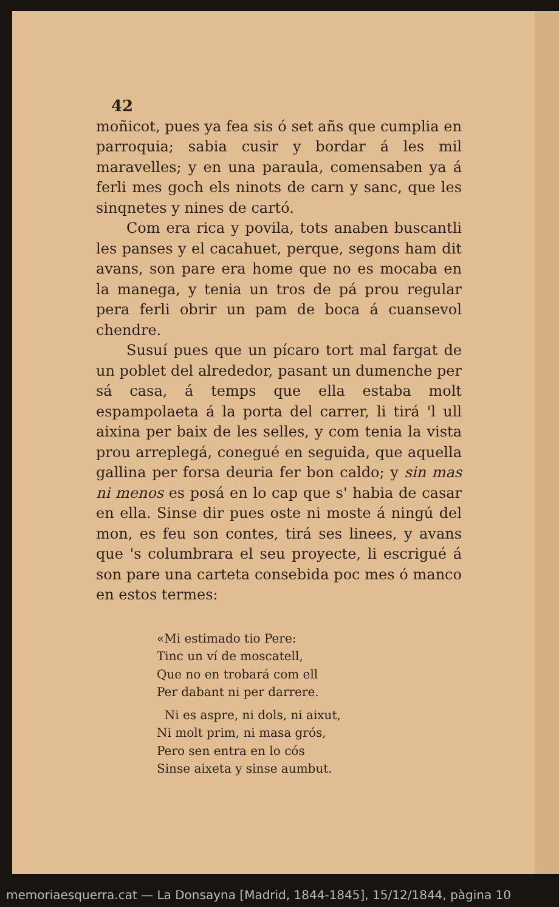42
moñicot, pues ya fea sis ó set añs que cumplia en parroquia; sabia cusir y bordar á les mil maravelles; y en una paraula, comensaben ya á ferli mes goch els ninots de carn y sanc, que les sinqnetes y nines de cartó.
Com era rica y povila, tots anaben buscantli les panses y el cacahuet, perque, segons ham dit avans, son pare era home que no es mocaba en la manega, y tenia un tros de pá prou regular pera ferli obrir un pam de boca á cuansevol chendre.
Susuí pues que un pícaro tort mal fargat de un poblet del alrededor, pasant un dumenche per sá casa, á temps que ella estaba molt espampolaeta á la porta del carrer, li tirá 'l ull aixina per baix de les selles, y com tenia la vista prou arreplegá, conegué en seguida, que aquella gallina per forsa deuria fer bon caldo; y sin mas ni menos es posá en lo cap que s' habia de casar en ella. Sinse dir pues oste ni moste á ningú del mon, es feu son contes, tirá ses linees, y avans que 's columbrara el seu proyecte, li escrigué á son pare una carteta consebida poc mes ó manco en estos termes:
«Mi estimado tio Pere:
Tinc un ví de moscatell,
Que no en trobará com ell
Per dabant ni per darrere.
Ni es aspre, ni dols, ni aixut,
Ni molt prim, ni masa grós,
Pero sen entra en lo cós
Sinse aixeta y sinse aumbut.
memoriaesquerra.cat — La Donsayna [Madrid, 1844-1845], 15/12/1844, pàgina 10